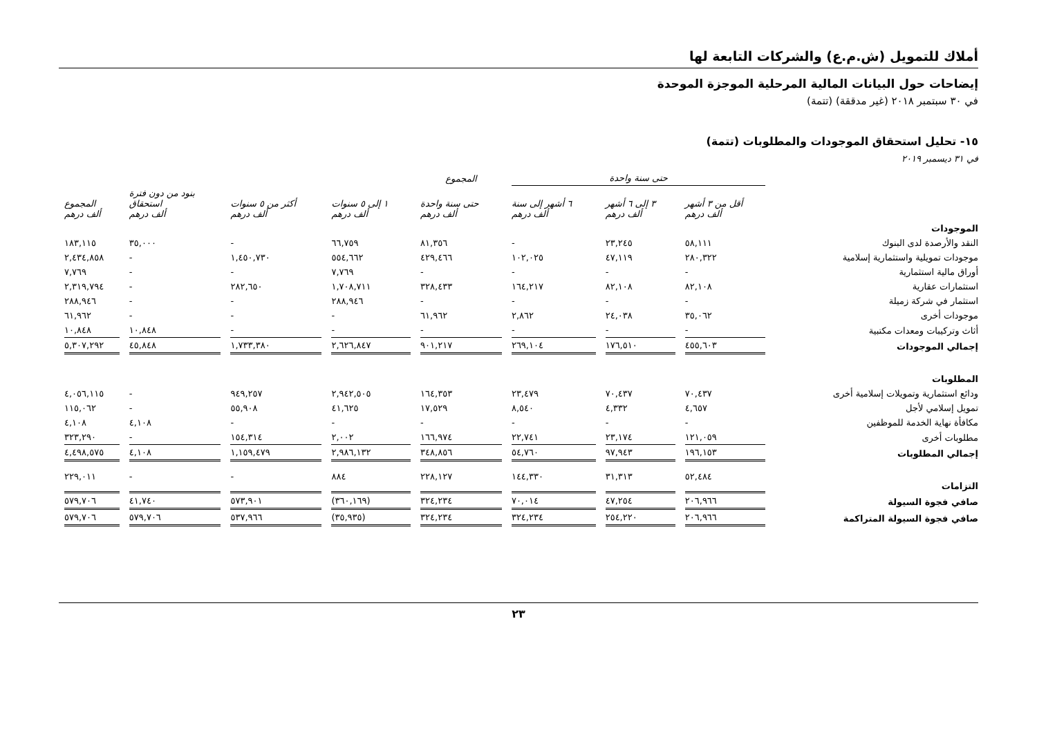أملاك للتمويل (ش.م.ع) والشركات التابعة لها
إيضاحات حول البيانات المالية المرحلية الموجزة الموحدة
في ٣٠ سبتمبر ٢٠١٨ (غير مدققة) (تتمة)
١٥- تحليل استحقاق الموجودات والمطلوبات (تتمة)
في ٣١ ديسمبر ٢٠١٩
| | حتى سنة واحدة | | | المجموع | | | | |
| --- | --- | --- | --- | --- | --- | --- | --- | --- |
| | أقل من ٣ أشهر ألف درهم | ٣ إلى ٦ أشهر ألف درهم | ٦ أشهر إلى سنة ألف درهم | حتى سنة واحدة ألف درهم | ١ إلى ٥ سنوات ألف درهم | أكثر من ٥ سنوات ألف درهم | بنود من دون فترة استحقاق ألف درهم | المجموع ألف درهم |
| الموجودات | | | | | | | | |
| النقد والأرصدة لدى البنوك | ٥٨,١١١ | ٢٣,٢٤٥ | - | ٨١,٣٥٦ | ٦٦,٧٥٩ | - | ٣٥,٠٠٠ | ١٨٣,١١٥ |
| موجودات تمويلية واستثمارية إسلامية | ٢٨٠,٣٢٢ | ٤٧,١١٩ | ١٠٢,٠٢٥ | ٤٢٩,٤٦٦ | ٥٥٤,٦٦٢ | ١,٤٥٠,٧٣٠ | - | ٢,٤٣٤,٨٥٨ |
| أوراق مالية استثمارية | - | - | - | - | ٧,٧٦٩ | - | - | ٧,٧٦٩ |
| استثمارات عقارية | ٨٢,١٠٨ | ٨٢,١٠٨ | ١٦٤,٢١٧ | ٣٢٨,٤٣٣ | ١,٧٠٨,٧١١ | ٢٨٢,٦٥٠ | - | ٢,٣١٩,٧٩٤ |
| استثمار في شركة زميلة | - | - | - | - | ٢٨٨,٩٤٦ | - | - | ٢٨٨,٩٤٦ |
| موجودات أخرى | ٣٥,٠٦٢ | ٢٤,٠٣٨ | ٢,٨٦٢ | ٦١,٩٦٢ | - | - | - | ٦١,٩٦٢ |
| أثاث وتركيبات ومعدات مكتبية | - | - | - | - | - | - | ١٠,٨٤٨ | ١٠,٨٤٨ |
| إجمالي الموجودات | ٤٥٥,٦٠٣ | ١٧٦,٥١٠ | ٢٦٩,١٠٤ | ٩٠١,٢١٧ | ٢,٦٢٦,٨٤٧ | ١,٧٣٣,٣٨٠ | ٤٥,٨٤٨ | ٥,٣٠٧,٢٩٢ |
| المطلوبات | | | | | | | | |
| ودائع استثمارية وتمويلات إسلامية أخرى | ٧٠,٤٣٧ | ٧٠,٤٣٧ | ٢٣,٤٧٩ | ١٦٤,٣٥٣ | ٢,٩٤٢,٥٠٥ | ٩٤٩,٢٥٧ | - | ٤,٠٥٦,١١٥ |
| تمويل إسلامي لأجل | ٤,٦٥٧ | ٤,٣٣٢ | ٨,٥٤٠ | ١٧,٥٢٩ | ٤١,٦٢٥ | ٥٥,٩٠٨ | - | ١١٥,٠٦٢ |
| مكافأة نهاية الخدمة للموظفين | - | - | - | - | - | - | ٤,١٠٨ | ٤,١٠٨ |
| مطلوبات أخرى | ١٢١,٠٥٩ | ٢٣,١٧٤ | ٢٢,٧٤١ | ١٦٦,٩٧٤ | ٢,٠٠٢ | ١٥٤,٣١٤ | - | ٣٢٣,٢٩٠ |
| إجمالي المطلوبات | ١٩٦,١٥٣ | ٩٧,٩٤٣ | ٥٤,٧٦٠ | ٣٤٨,٨٥٦ | ٢,٩٨٦,١٣٢ | ١,١٥٩,٤٧٩ | ٤,١٠٨ | ٤,٤٩٨,٥٧٥ |
| التزامات | ٥٢,٤٨٤ | ٣١,٣١٣ | ١٤٤,٣٣٠ | ٢٢٨,١٢٧ | ٨٨٤ | - | - | ٢٢٩,٠١١ |
| صافي فجوة السيولة | ٢٠٦,٩٦٦ | ٤٧,٢٥٤ | ٧٠,٠١٤ | ٣٢٤,٢٣٤ | (٣٦٠,١٦٩) | ٥٧٣,٩٠١ | ٤١,٧٤٠ | ٥٧٩,٧٠٦ |
| صافي فجوة السيولة المتراكمة | ٢٠٦,٩٦٦ | ٢٥٤,٢٢٠ | ٣٢٤,٢٣٤ | ٣٢٤,٢٣٤ | (٣٥,٩٣٥) | ٥٣٧,٩٦٦ | ٥٧٩,٧٠٦ | ٥٧٩,٧٠٦ |
٢٣